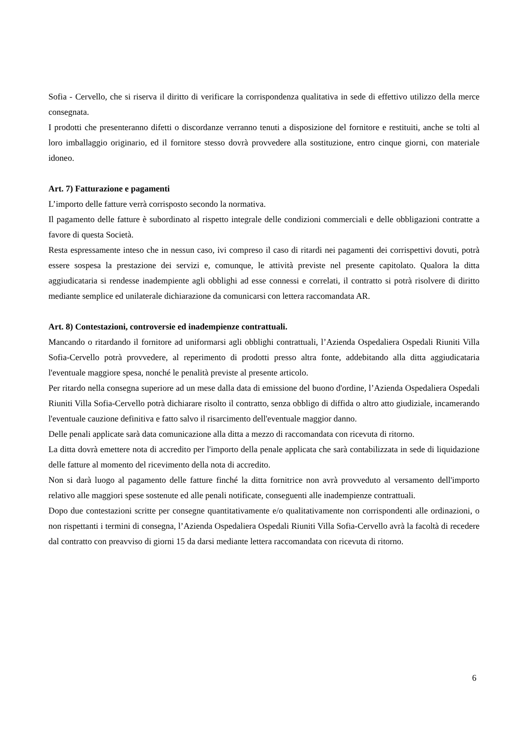Sofia - Cervello, che si riserva il diritto di verificare la corrispondenza qualitativa in sede di effettivo utilizzo della merce consegnata.
I prodotti che presenteranno difetti o discordanze verranno tenuti a disposizione del fornitore e restituiti, anche se tolti al loro imballaggio originario, ed il fornitore stesso dovrà provvedere alla sostituzione, entro cinque giorni, con materiale idoneo.
Art. 7) Fatturazione e pagamenti
L’importo delle fatture verrà corrisposto secondo la normativa.
Il pagamento delle fatture è subordinato al rispetto integrale delle condizioni commerciali e delle obbligazioni contratte a favore di questa Società.
Resta espressamente inteso che in nessun caso, ivi compreso il caso di ritardi nei pagamenti dei corrispettivi dovuti, potrà essere sospesa la prestazione dei servizi e, comunque, le attività previste nel presente capitolato. Qualora la ditta aggiudicataria si rendesse inadempiente agli obblighi ad esse connessi e correlati, il contratto si potrà risolvere di diritto mediante semplice ed unilaterale dichiarazione da comunicarsi con lettera raccomandata AR.
Art. 8) Contestazioni, controversie ed inadempienze contrattuali.
Mancando o ritardando il fornitore ad uniformarsi agli obblighi contrattuali, l’Azienda Ospedaliera Ospedali Riuniti Villa Sofia-Cervello potrà provvedere, al reperimento di prodotti presso altra fonte, addebitando alla ditta aggiudicataria l'eventuale maggiore spesa, nonché le penalità previste al presente articolo.
Per ritardo nella consegna superiore ad un mese dalla data di emissione del buono d'ordine, l’Azienda Ospedaliera Ospedali Riuniti Villa Sofia-Cervello potrà dichiarare risolto il contratto, senza obbligo di diffida o altro atto giudiziale, incamerando l'eventuale cauzione definitiva e fatto salvo il risarcimento dell'eventuale maggior danno.
Delle penali applicate sarà data comunicazione alla ditta a mezzo di raccomandata con ricevuta di ritorno.
La ditta dovrà emettere nota di accredito per l'importo della penale applicata che sarà contabilizzata in sede di liquidazione delle fatture al momento del ricevimento della nota di accredito.
Non si darà luogo al pagamento delle fatture finché la ditta fornitrice non avrà provveduto al versamento dell'importo relativo alle maggiori spese sostenute ed alle penali notificate, conseguenti alle inadempienze contrattuali.
Dopo due contestazioni scritte per consegne quantitativamente e/o qualitativamente non corrispondenti alle ordinazioni, o non rispettanti i termini di consegna, l’Azienda Ospedaliera Ospedali Riuniti Villa Sofia-Cervello avrà la facoltà di recedere dal contratto con preavviso di giorni 15 da darsi mediante lettera raccomandata con ricevuta di ritorno.
6